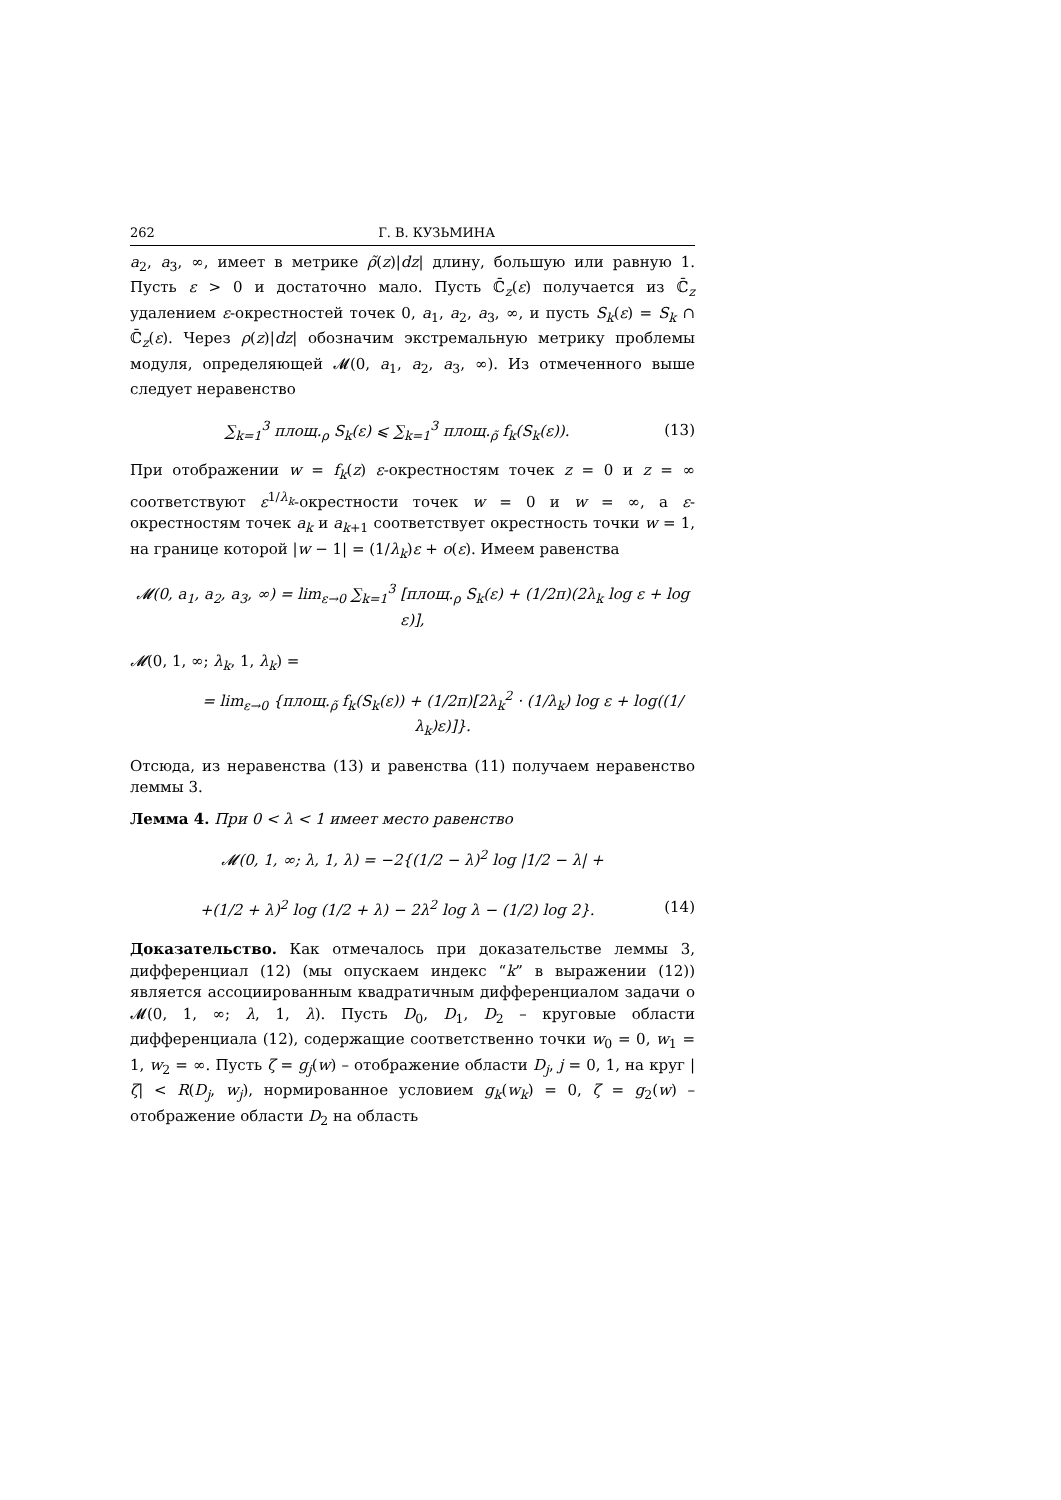262 Г. В. КУЗЬМИНА
a<sub>2</sub>, a<sub>3</sub>, ∞, имеет в метрике ρ̃(z)|dz| длину, большую или равную 1. Пусть ε > 0 и достаточно мало. Пусть ℂ̄<sub>z</sub>(ε) получается из ℂ̄<sub>z</sub> удалением ε-окрестностей точек 0, a<sub>1</sub>, a<sub>2</sub>, a<sub>3</sub>, ∞, и пусть S<sub>k</sub>(ε) = S<sub>k</sub> ∩ ℂ̄<sub>z</sub>(ε). Через ρ(z)|dz| обозначим экстремальную метрику проблемы модуля, определяющей 𝓜(0, a<sub>1</sub>, a<sub>2</sub>, a<sub>3</sub>, ∞). Из отмеченного выше следует неравенство
∑<sub>k=1</sub><sup>3</sup> площ.<sub>ρ</sub> S<sub>k</sub>(ε) ⩽ ∑<sub>k=1</sub><sup>3</sup> площ.<sub>ρ̃</sub> f<sub>k</sub>(S<sub>k</sub>(ε)). (13)
При отображении w = f<sub>k</sub>(z) ε-окрестностям точек z = 0 и z = ∞ соответствуют ε<sup>1/λ<sub>k</sub></sup>-окрестности точек w = 0 и w = ∞, а ε-окрестностям точек a<sub>k</sub> и a<sub>k+1</sub> соответствует окрестность точки w = 1, на границе которой |w − 1| = (1/λ<sub>k</sub>)ε + o(ε). Имеем равенства
𝓜(0, a<sub>1</sub>, a<sub>2</sub>, a<sub>3</sub>, ∞) = lim<sub>ε→0</sub> ∑<sub>k=1</sub><sup>3</sup> [площ.<sub>ρ</sub> S<sub>k</sub>(ε) + (1/2π)(2λ<sub>k</sub> log ε + log ε)],
𝓜(0, 1, ∞; λ<sub>k</sub>, 1, λ<sub>k</sub>) =
= lim<sub>ε→0</sub> {площ.<sub>ρ̃</sub> f<sub>k</sub>(S<sub>k</sub>(ε)) + (1/2π)[2λ<sub>k</sub><sup>2</sup> · (1/λ<sub>k</sub>) log ε + log((1/λ<sub>k</sub>)ε)]}.
Отсюда, из неравенства (13) и равенства (11) получаем неравенство леммы 3.
Лемма 4. При 0 < λ < 1 имеет место равенство
𝓜(0, 1, ∞; λ, 1, λ) = −2{(1/2 − λ)<sup>2</sup> log |1/2 − λ| +
+(1/2 + λ)<sup>2</sup> log (1/2 + λ) − 2λ<sup>2</sup> log λ − (1/2) log 2}. (14)
Доказательство. Как отмечалось при доказательстве леммы 3, дифференциал (12) (мы опускаем индекс “k” в выражении (12)) является ассоциированным квадратичным дифференциалом задачи о 𝓜(0, 1, ∞; λ, 1, λ). Пусть D<sub>0</sub>, D<sub>1</sub>, D<sub>2</sub> – круговые области дифференциала (12), содержащие соответственно точки w<sub>0</sub> = 0, w<sub>1</sub> = 1, w<sub>2</sub> = ∞. Пусть ζ = g<sub>j</sub>(w) – отображение области D<sub>j</sub>, j = 0, 1, на круг |ζ| < R(D<sub>j</sub>, w<sub>j</sub>), нормированное условием g<sub>k</sub>(w<sub>k</sub>) = 0, ζ = g<sub>2</sub>(w) – отображение области D<sub>2</sub> на область